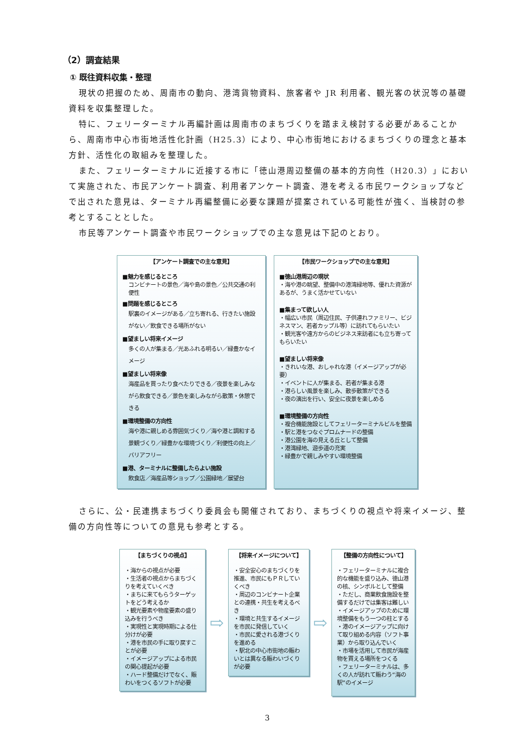（2）調査結果
① 既往資料収集・整理
現状の把握のため、周南市の動向、港湾貨物資料、旅客者や JR 利用者、観光客の状況等の基礎資料を収集整理した。
特に、フェリーターミナル再編計画は周南市のまちづくりを踏まえ検討する必要があることから、周南市中心市街地活性化計画（H25.3）により、中心市街地におけるまちづくりの理念と基本方針、活性化の取組みを整理した。
また、フェリーターミナルに近接する市に「徳山港周辺整備の基本的方向性（H20.3）」において実施された、市民アンケート調査、利用者アンケート調査、港を考える市民ワークショップなどで出された意見は、ターミナル再編整備に必要な課題が提案されている可能性が強く、当検討の参考とすることとした。
市民等アンケート調査や市民ワークショップでの主な意見は下記のとおり。
【アンケート調査での主な意見】
■魅力を感じるところ
コンビナートの景色／海や島の景色／公共交通の利便性
■問題を感じるところ
駅裏のイメージがある／立ち寄れる、行きたい施設がない／飲食できる場所がない
■望ましい将来イメージ
多くの人が集まる／光あふれる明るい／緑豊かなイメージ
■望ましい将来像
海産品を買ったり食べたりできる／夜景を楽しみながら飲食できる／景色を楽しみながら散策・休憩できる
■環境整備の方向性
海や港に親しめる雰囲気づくり／海や港と調和する景観づくり／緑豊かな環境づくり／利便性の向上／バリアフリー
■港、ターミナルに整備したらよい施設
飲食店／海産品等ショップ／公園緑地／展望台
【市民ワークショップでの主な意見】
■徳山港周辺の現状
・海や港の眺望、整備中の港湾緑地等、優れた資源があるが、うまく活かせていない
■集まって欲しい人
・幅広い市民（周辺住民、子供連れファミリー、ビジネスマン、若者カップル等）に訪れてもらいたい
・観光客や遠方からのビジネス来訪者にも立ち寄ってもらいたい
■望ましい将来像
・きれいな港、おしゃれな港（イメージアップが必要）
・イベントに人が集まる、若者が集まる港
・港らしい風景を楽しみ、散歩散策ができる
・夜の演出を行い、安全に夜景を楽しめる
■環境整備の方向性
・複合機能施設としてフェリーターミナルビルを整備
・駅と港をつなぐプロムナードの整備
・港公園を海の見える丘として整備
・港湾緑地、遊歩道の充実
・緑豊かで親しみやすい環境整備
さらに、公・民連携まちづくり委員会も開催されており、まちづくりの視点や将来イメージ、整備の方向性等についての意見も参考とする。
【まちづくりの視点】
・海からの視点が必要
・生活者の視点からまちづくりを考えていくべき
・まちに来てもらうターゲットをどう考えるか
・観光要素や物産要素の盛り込みを行うべき
・実現性と実現時期による仕分けが必要
・港を市民の手に取り戻すことが必要
・イメージアップによる市民の関心提起が必要
・ハード整備だけでなく、賑わいをつくるソフトが必要
⇨
【将来イメージについて】
・安全安心のまちづくりを推進、市民にもＰＲしていくべき
・周辺のコンビナート企業との連携・共生を考えるべき
・環境と共生するイメージを市民に発信していく
・市民に愛される港づくりを進める
・駅北の中心市街地の賑わいとは異なる賑わいづくりが必要
⇨
【整備の方向性について】
・フェリーターミナルに複合的な機能を盛り込み、徳山港の核、シンボルとして整備
・ただし、商業飲食施設を整備するだけでは集客は難しい
・イメージアップのために環境整備をもう一つの柱とする
・港のイメージアップに向けて取り組める内容（ソフト事業）から取り込んでいく
・市場を活用して市民が海産物を買える場所をつくる
・フェリーターミナルは、多くの人が訪れて賑わう“海の駅”のイメージ
3